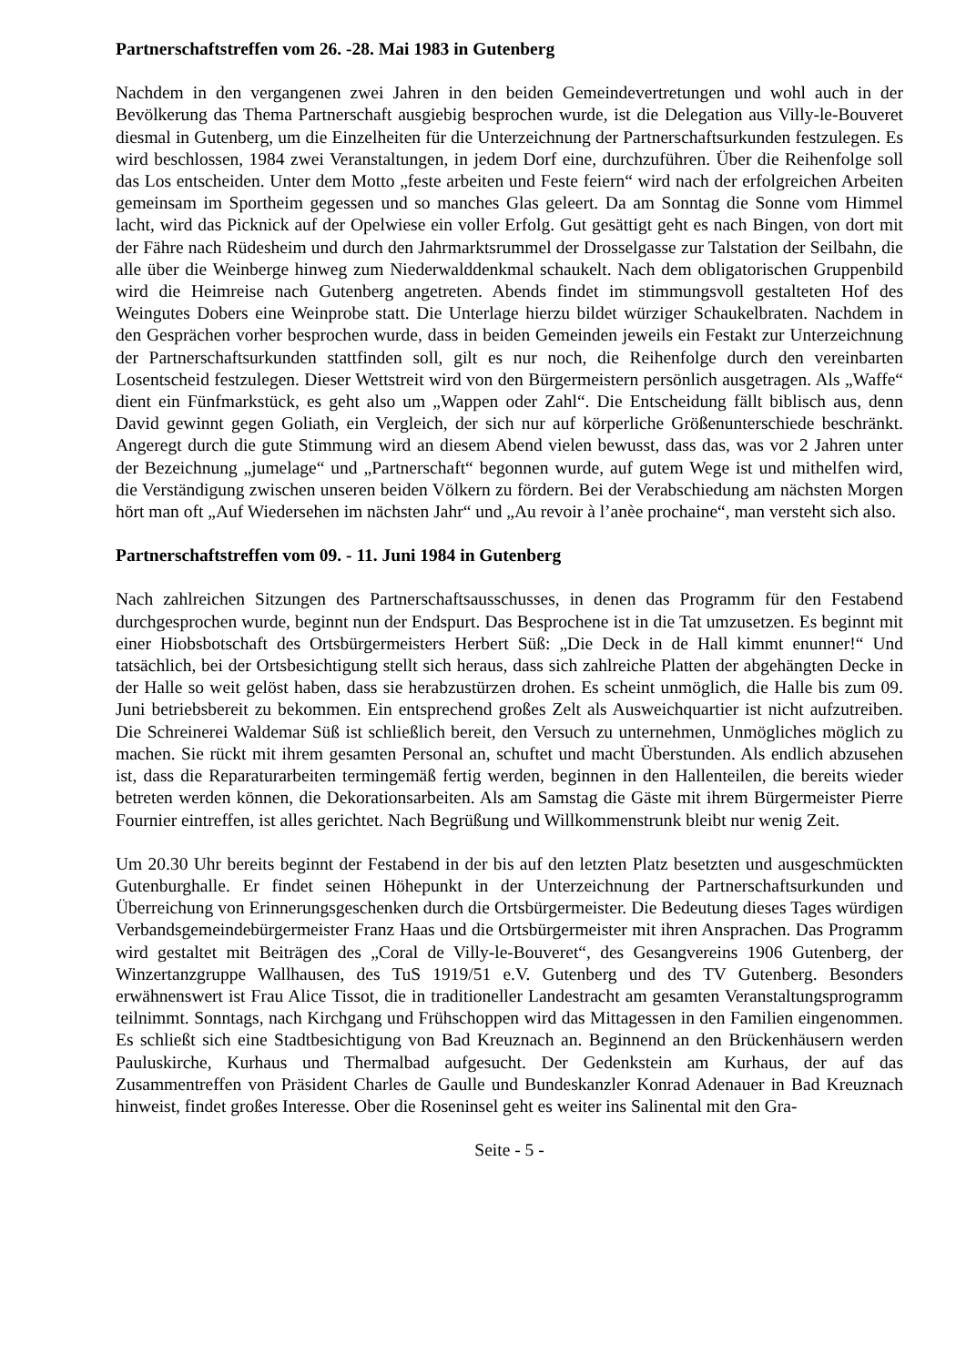Partnerschaftstreffen vom 26. -28. Mai 1983 in Gutenberg
Nachdem in den vergangenen zwei Jahren in den beiden Gemeindevertretungen und wohl auch in der Bevölkerung das Thema Partnerschaft ausgiebig besprochen wurde, ist die Delegation aus Villy-le-Bouveret diesmal in Gutenberg, um die Einzelheiten für die Unterzeichnung der Partnerschaftsurkunden festzulegen. Es wird beschlossen, 1984 zwei Veranstaltungen, in jedem Dorf eine, durchzuführen. Über die Reihenfolge soll das Los entscheiden. Unter dem Motto „feste arbeiten und Feste feiern“ wird nach der erfolgreichen Arbeiten gemeinsam im Sportheim gegessen und so manches Glas geleert. Da am Sonntag die Sonne vom Himmel lacht, wird das Picknick auf der Opelwiese ein voller Erfolg. Gut gesättigt geht es nach Bingen, von dort mit der Fähre nach Rüdesheim und durch den Jahrmarktsrummel der Drosselgasse zur Talstation der Seilbahn, die alle über die Weinberge hinweg zum Niederwalddenkmal schaukelt. Nach dem obligatorischen Gruppenbild wird die Heimreise nach Gutenberg angetreten. Abends findet im stimmungsvoll gestalteten Hof des Weingutes Dobers eine Weinprobe statt. Die Unterlage hierzu bildet würziger Schaukelbraten. Nachdem in den Gesprächen vorher besprochen wurde, dass in beiden Gemeinden jeweils ein Festakt zur Unterzeichnung der Partnerschaftsurkunden stattfinden soll, gilt es nur noch, die Reihenfolge durch den vereinbarten Losentscheid festzulegen. Dieser Wettstreit wird von den Bürgermeistern persönlich ausgetragen. Als „Waffe“ dient ein Fünfmarkstück, es geht also um „Wappen oder Zahl“. Die Entscheidung fällt biblisch aus, denn David gewinnt gegen Goliath, ein Vergleich, der sich nur auf körperliche Größenunterschiede beschränkt. Angeregt durch die gute Stimmung wird an diesem Abend vielen bewusst, dass das, was vor 2 Jahren unter der Bezeichnung „jumelage“ und „Partnerschaft“ begonnen wurde, auf gutem Wege ist und mithelfen wird, die Verständigung zwischen unseren beiden Völkern zu fördern. Bei der Verabschiedung am nächsten Morgen hört man oft „Auf Wiedersehen im nächsten Jahr“ und „Au revoir à l’anèe prochaine“, man versteht sich also.
Partnerschaftstreffen vom 09. - 11. Juni 1984 in Gutenberg
Nach zahlreichen Sitzungen des Partnerschaftsausschusses, in denen das Programm für den Festabend durchgesprochen wurde, beginnt nun der Endspurt. Das Besprochene ist in die Tat umzusetzen. Es beginnt mit einer Hiobsbotschaft des Ortsbürgermeisters Herbert Süß: „Die Deck in de Hall kimmt enunner!“ Und tatsächlich, bei der Ortsbesichtigung stellt sich heraus, dass sich zahlreiche Platten der abgehängten Decke in der Halle so weit gelöst haben, dass sie herabzustürzen drohen. Es scheint unmöglich, die Halle bis zum 09. Juni betriebsbereit zu bekommen. Ein entsprechend großes Zelt als Ausweichquartier ist nicht aufzutreiben. Die Schreinerei Waldemar Süß ist schließlich bereit, den Versuch zu unternehmen, Unmögliches möglich zu machen. Sie rückt mit ihrem gesamten Personal an, schuftet und macht Überstunden. Als endlich abzusehen ist, dass die Reparaturarbeiten termingemäß fertig werden, beginnen in den Hallenteilen, die bereits wieder betreten werden können, die Dekorationsarbeiten. Als am Samstag die Gäste mit ihrem Bürgermeister Pierre Fournier eintreffen, ist alles gerichtet. Nach Begrüßung und Willkommenstrunk bleibt nur wenig Zeit.
Um 20.30 Uhr bereits beginnt der Festabend in der bis auf den letzten Platz besetzten und ausgeschmückten Gutenburghalle. Er findet seinen Höhepunkt in der Unterzeichnung der Partnerschaftsurkunden und Überreichung von Erinnerungsgeschenken durch die Ortsbürgermeister. Die Bedeutung dieses Tages würdigen Verbandsgemeindebürgermeister Franz Haas und die Ortsbürgermeister mit ihren Ansprachen. Das Programm wird gestaltet mit Beiträgen des „Coral de Villy-le-Bouveret“, des Gesangvereins 1906 Gutenberg, der Winzertanzgruppe Wallhausen, des TuS 1919/51 e.V. Gutenberg und des TV Gutenberg. Besonders erwähnenswert ist Frau Alice Tissot, die in traditioneller Landestracht am gesamten Veranstaltungsprogramm teilnimmt. Sonntags, nach Kirchgang und Frühschoppen wird das Mittagessen in den Familien eingenommen. Es schließt sich eine Stadtbesichtigung von Bad Kreuznach an. Beginnend an den Brückenhäusern werden Pauluskirche, Kurhaus und Thermalbad aufgesucht. Der Gedenkstein am Kurhaus, der auf das Zusammentreffen von Präsident Charles de Gaulle und Bundeskanzler Konrad Adenauer in Bad Kreuznach hinweist, findet großes Interesse. Ober die Roseninsel geht es weiter ins Salinental mit den Gra-
Seite - 5 -